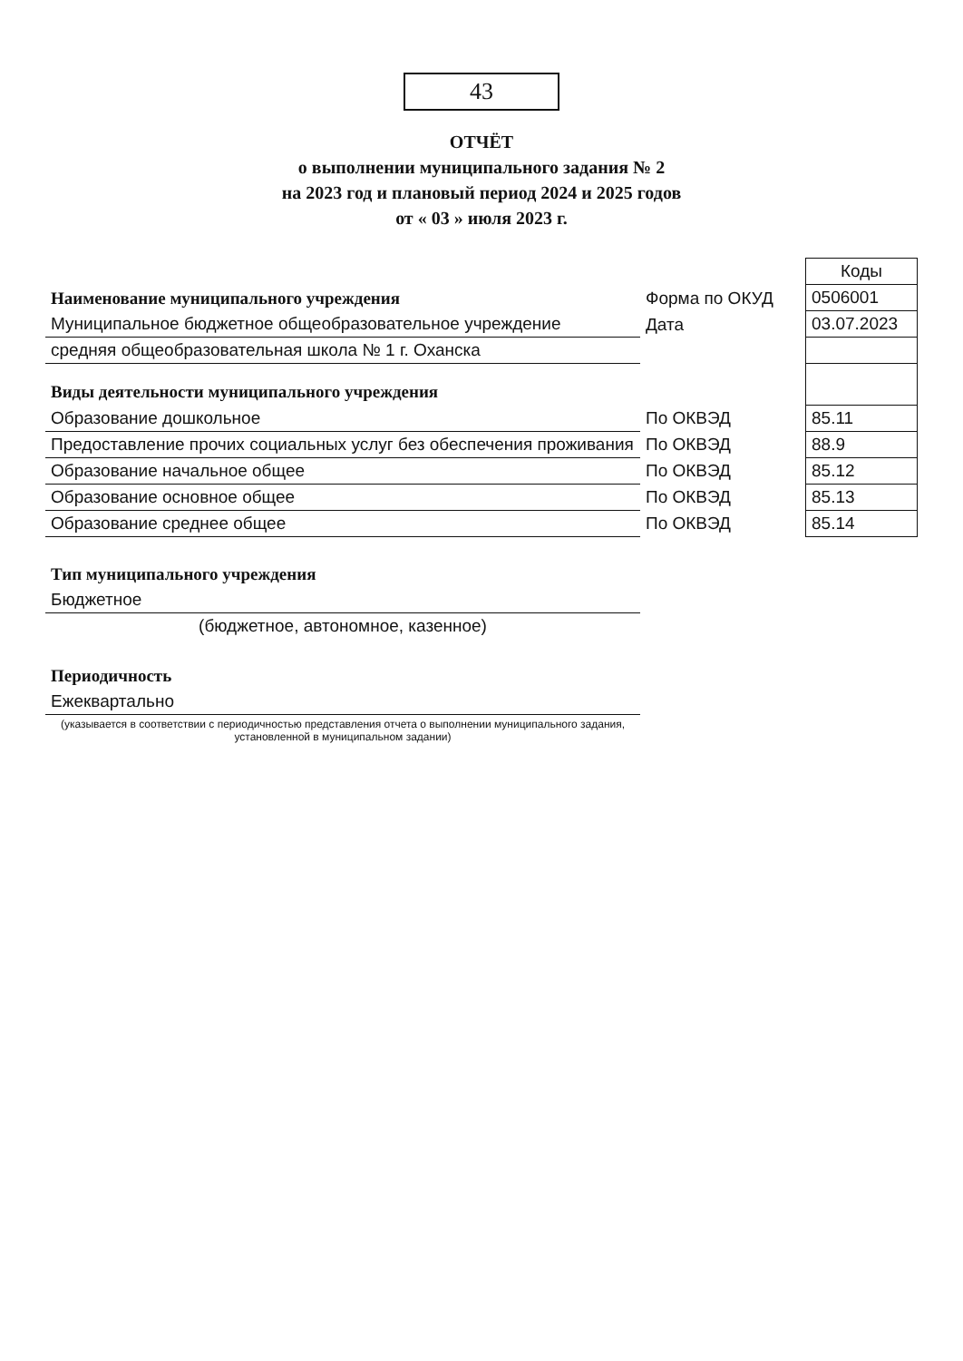43
ОТЧЁТ
о выполнении муниципального задания № 2
на 2023 год и плановый период 2024 и 2025 годов
от « 03 » июля 2023 г.
| | | Коды |
| Наименование муниципального учреждения | Форма по ОКУД | 0506001 |
| Муниципальное бюджетное общеобразовательное учреждение | Дата | 03.07.2023 |
| средняя общеобразовательная школа № 1 г. Оханска | | |
| Виды деятельности муниципального учреждения | | |
| Образование дошкольное | По ОКВЭД | 85.11 |
| Предоставление прочих социальных услуг без обеспечения проживания | По ОКВЭД | 88.9 |
| Образование начальное общее | По ОКВЭД | 85.12 |
| Образование основное общее | По ОКВЭД | 85.13 |
| Образование среднее общее | По ОКВЭД | 85.14 |
| Тип муниципального учреждения | | |
| Бюджетное | | |
| (бюджетное, автономное, казенное) | | |
| Периодичность | | |
| Ежеквартально | | |
| (указывается в соответствии с периодичностью представления отчета о выполнении муниципального задания, установленной в муниципальном задании) | | |